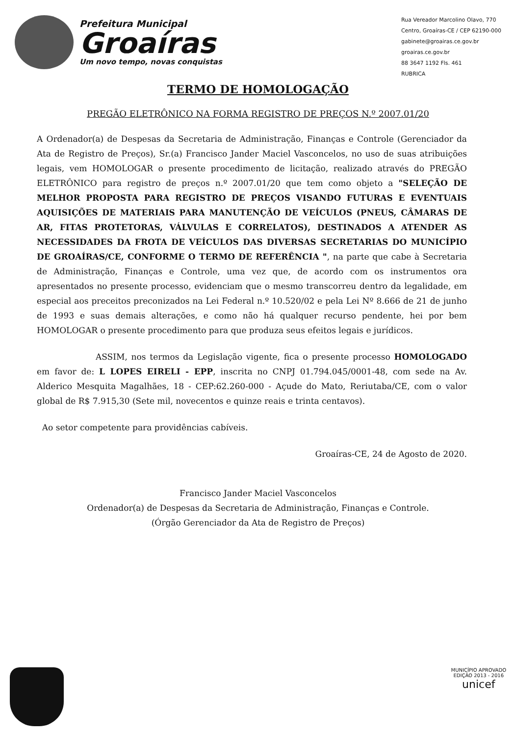Prefeitura Municipal
Groaíras
Um novo tempo, novas conquistas
Rua Vereador Marcolino Olavo, 770
Centro, Groaíras-CE / CEP 62190-000
gabinete@groairas.ce.gov.br
groairas.ce.gov.br
88 3647 1192 Fls. 461
RUBRICA
TERMO DE HOMOLOGAÇÃO
PREGÃO ELETRÔNICO NA FORMA REGISTRO DE PREÇOS N.º 2007.01/20
A Ordenador(a) de Despesas da Secretaria de Administração, Finanças e Controle (Gerenciador da Ata de Registro de Preços), Sr.(a) Francisco Jander Maciel Vasconcelos, no uso de suas atribuições legais, vem HOMOLOGAR o presente procedimento de licitação, realizado através do PREGÃO ELETRÔNICO para registro de preços n.º 2007.01/20 que tem como objeto a "SELEÇÃO DE MELHOR PROPOSTA PARA REGISTRO DE PREÇOS VISANDO FUTURAS E EVENTUAIS AQUISIÇÕES DE MATERIAIS PARA MANUTENÇÃO DE VEÍCULOS (PNEUS, CÂMARAS DE AR, FITAS PROTETORAS, VÁLVULAS E CORRELATOS), DESTINADOS A ATENDER AS NECESSIDADES DA FROTA DE VEÍCULOS DAS DIVERSAS SECRETARIAS DO MUNICÍPIO DE GROAÍRAS/CE, CONFORME O TERMO DE REFERÊNCIA ", na parte que cabe à Secretaria de Administração, Finanças e Controle, uma vez que, de acordo com os instrumentos ora apresentados no presente processo, evidenciam que o mesmo transcorreu dentro da legalidade, em especial aos preceitos preconizados na Lei Federal n.º 10.520/02 e pela Lei Nº 8.666 de 21 de junho de 1993 e suas demais alterações, e como não há qualquer recurso pendente, hei por bem HOMOLOGAR o presente procedimento para que produza seus efeitos legais e jurídicos.
ASSIM, nos termos da Legislação vigente, fica o presente processo HOMOLOGADO em favor de: L LOPES EIRELI - EPP, inscrita no CNPJ 01.794.045/0001-48, com sede na Av. Alderico Mesquita Magalhães, 18 - CEP:62.260-000 - Açude do Mato, Reriutaba/CE, com o valor global de R$ 7.915,30 (Sete mil, novecentos e quinze reais e trinta centavos).
Ao setor competente para providências cabíveis.
Groaíras-CE, 24 de Agosto de 2020.
Francisco Jander Maciel Vasconcelos
Ordenador(a) de Despesas da Secretaria de Administração, Finanças e Controle.
(Órgão Gerenciador da Ata de Registro de Preços)
MUNICÍPIO APROVADO
EDIÇÃO 2013 - 2016
unicef